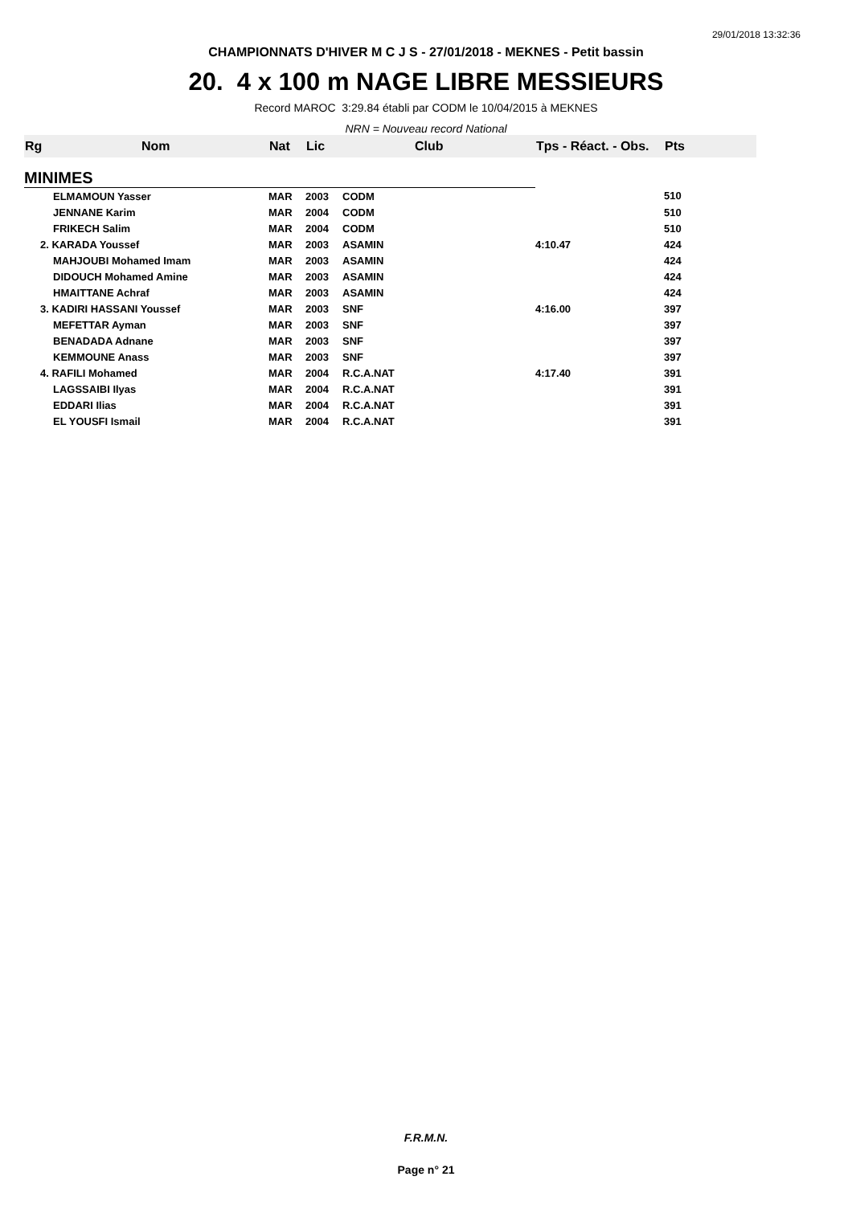29/01/2018 13:32:36
CHAMPIONNATS D'HIVER M C J S - 27/01/2018 - MEKNES - Petit bassin
20. 4 x 100 m NAGE LIBRE MESSIEURS
Record MAROC 3:29.84 établi par CODM le 10/04/2015 à MEKNES
NRN = Nouveau record National
| Rg | Nom | Nat | Lic | Club | Tps - Réact. - Obs. | Pts |
| --- | --- | --- | --- | --- | --- | --- |
| MINIMES | | | | | | |
| | ELMAMOUN Yasser | MAR | 2003 | CODM | | 510 |
| | JENNANE Karim | MAR | 2004 | CODM | | 510 |
| | FRIKECH Salim | MAR | 2004 | CODM | | 510 |
| 2. KARADA Youssef | | MAR | 2003 | ASAMIN | 4:10.47 | 424 |
| | MAHJOUBI Mohamed Imam | MAR | 2003 | ASAMIN | | 424 |
| | DIDOUCH Mohamed Amine | MAR | 2003 | ASAMIN | | 424 |
| | HMAITTANE Achraf | MAR | 2003 | ASAMIN | | 424 |
| 3. KADIRI HASSANI Youssef | | MAR | 2003 | SNF | 4:16.00 | 397 |
| | MEFETTAR Ayman | MAR | 2003 | SNF | | 397 |
| | BENADADA Adnane | MAR | 2003 | SNF | | 397 |
| | KEMMOUNE Anass | MAR | 2003 | SNF | | 397 |
| 4. RAFILI Mohamed | | MAR | 2004 | R.C.A.NAT | 4:17.40 | 391 |
| | LAGSSAIBI Ilyas | MAR | 2004 | R.C.A.NAT | | 391 |
| | EDDARI Ilias | MAR | 2004 | R.C.A.NAT | | 391 |
| | EL YOUSFI Ismail | MAR | 2004 | R.C.A.NAT | | 391 |
F.R.M.N.
Page n° 21